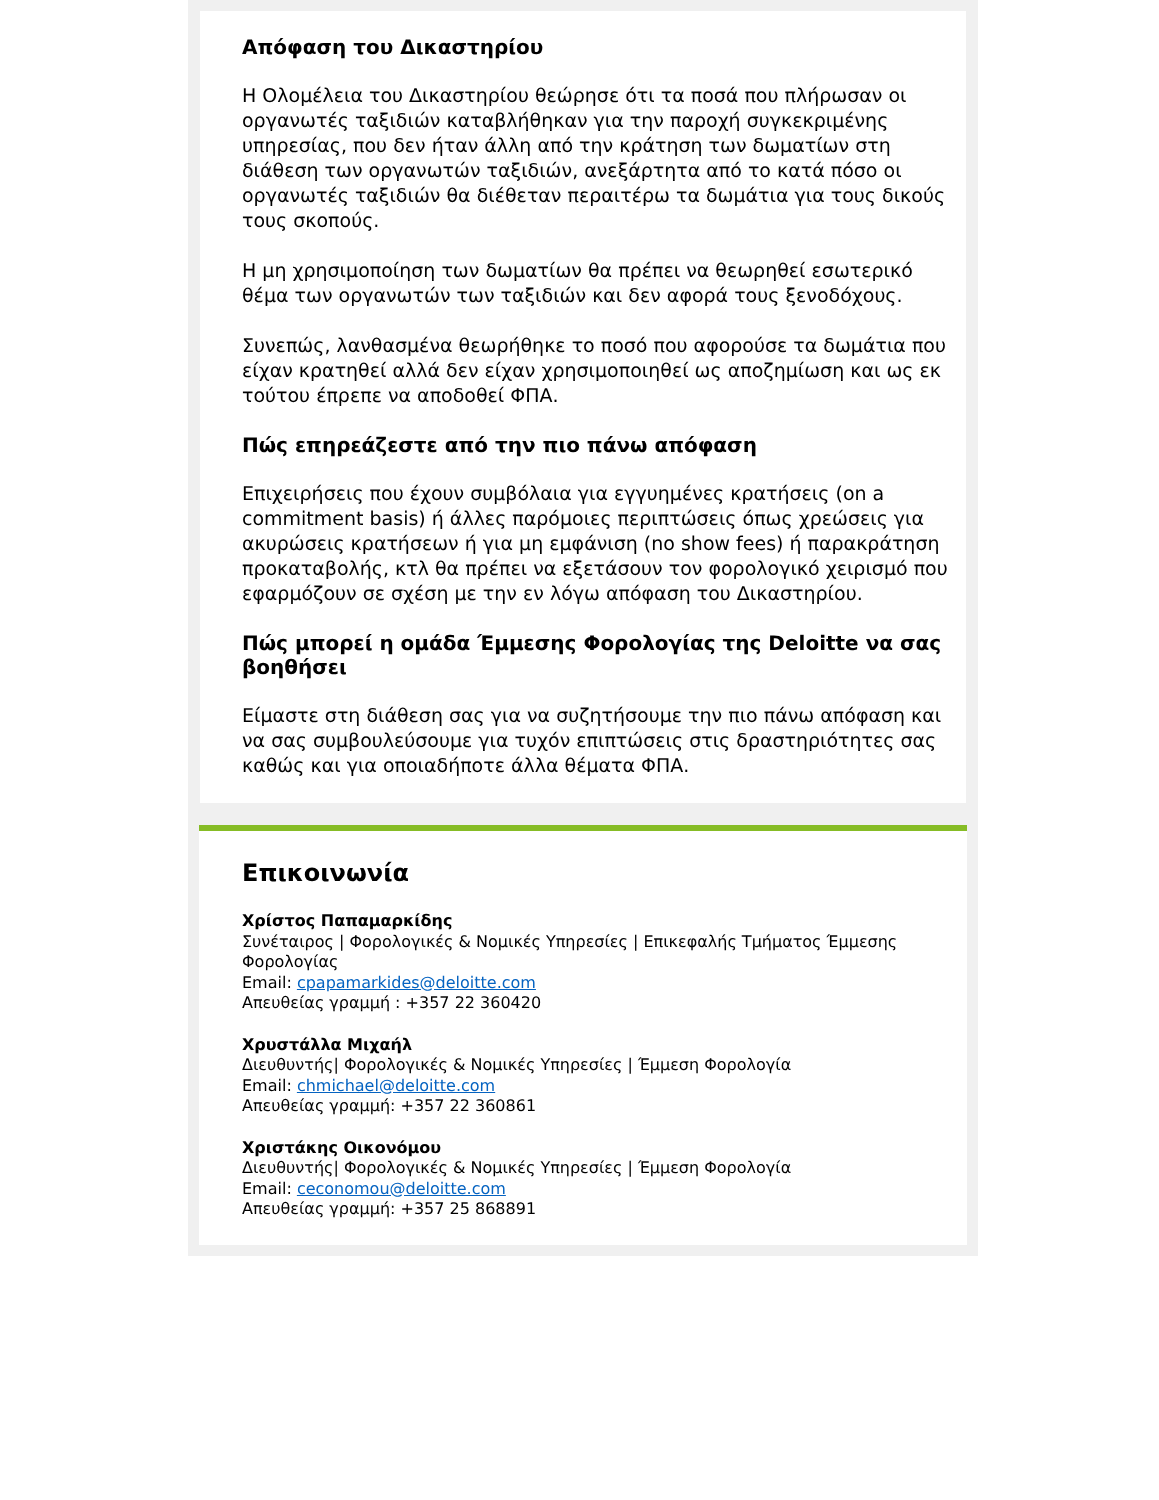Απόφαση του Δικαστηρίου
Η Ολομέλεια του Δικαστηρίου θεώρησε ότι τα ποσά που πλήρωσαν οι οργανωτές ταξιδιών καταβλήθηκαν για την παροχή συγκεκριμένης υπηρεσίας, που δεν ήταν άλλη από την κράτηση των δωματίων στη διάθεση των οργανωτών ταξιδιών, ανεξάρτητα από το κατά πόσο οι οργανωτές ταξιδιών θα διέθεταν περαιτέρω τα δωμάτια για τους δικούς τους σκοπούς.
Η μη χρησιμοποίηση των δωματίων θα πρέπει να θεωρηθεί εσωτερικό θέμα των οργανωτών των ταξιδιών και δεν αφορά τους ξενοδόχους.
Συνεπώς, λανθασμένα θεωρήθηκε το ποσό που αφορούσε τα δωμάτια που είχαν κρατηθεί αλλά δεν είχαν χρησιμοποιηθεί ως αποζημίωση και ως εκ τούτου έπρεπε να αποδοθεί ΦΠΑ.
Πώς επηρεάζεστε από την πιο πάνω απόφαση
Επιχειρήσεις που έχουν συμβόλαια για εγγυημένες κρατήσεις (on a commitment basis) ή άλλες παρόμοιες περιπτώσεις όπως χρεώσεις για ακυρώσεις κρατήσεων ή για μη εμφάνιση (no show fees) ή παρακράτηση προκαταβολής, κτλ θα πρέπει να εξετάσουν τον φορολογικό χειρισμό που εφαρμόζουν σε σχέση με την εν λόγω απόφαση του Δικαστηρίου.
Πώς μπορεί η ομάδα Έμμεσης Φορολογίας της Deloitte να σας βοηθήσει
Είμαστε στη διάθεση σας για να συζητήσουμε την πιο πάνω απόφαση και να σας συμβουλεύσουμε για τυχόν επιπτώσεις στις δραστηριότητες σας καθώς και για οποιαδήποτε άλλα θέματα ΦΠΑ.
Επικοινωνία
Χρίστος Παπαμαρκίδης
Συνέταιρος | Φορολογικές & Νομικές Υπηρεσίες | Επικεφαλής Τμήματος Έμμεσης Φορολογίας
Email: cpapamarkides@deloitte.com
Απευθείας γραμμή : +357 22 360420
Χρυστάλλα Μιχαήλ
Διευθυντής| Φορολογικές & Νομικές Υπηρεσίες | Έμμεση Φορολογία
Email: chmichael@deloitte.com
Απευθείας γραμμή: +357 22 360861
Χριστάκης Οικονόμου
Διευθυντής| Φορολογικές & Νομικές Υπηρεσίες | Έμμεση Φορολογία
Email: ceconomou@deloitte.com
Απευθείας γραμμή: +357 25 868891